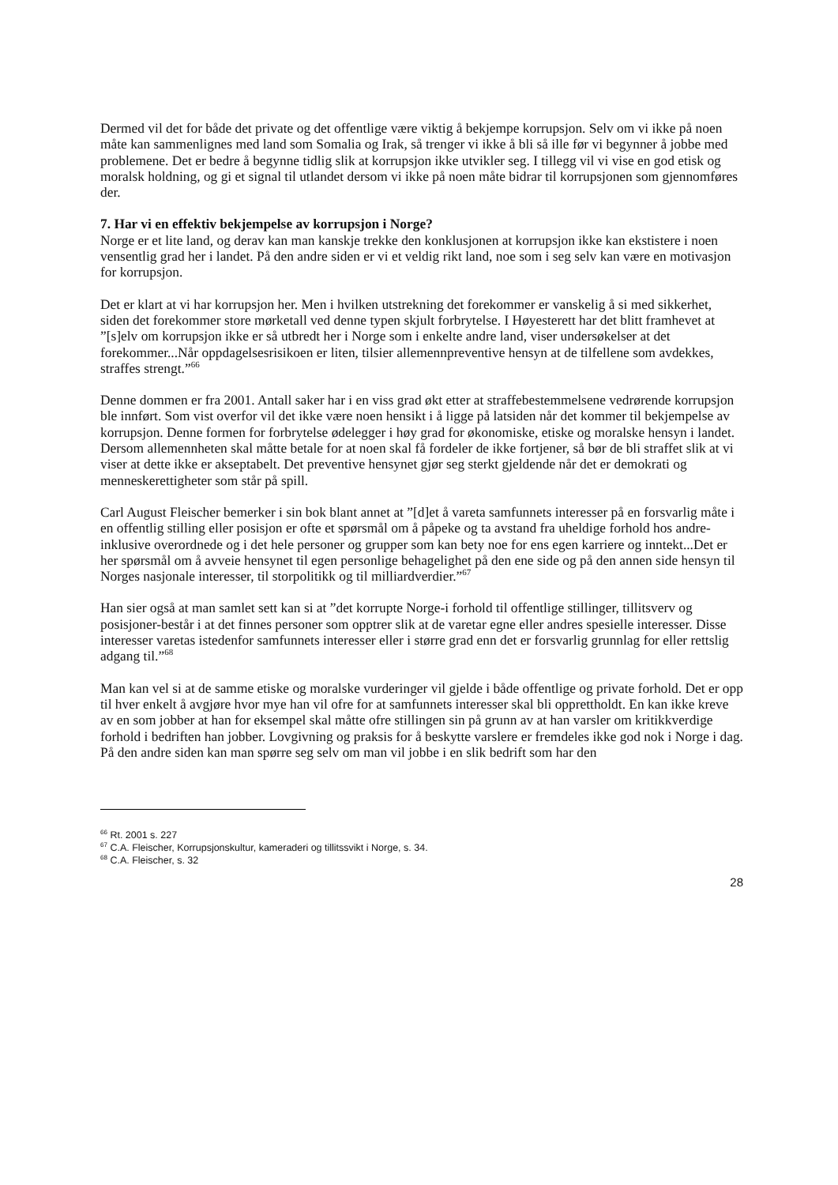Dermed vil det for både det private og det offentlige være viktig å bekjempe korrupsjon. Selv om vi ikke på noen måte kan sammenlignes med land som Somalia og Irak, så trenger vi ikke å bli så ille før vi begynner å jobbe med problemene. Det er bedre å begynne tidlig slik at korrupsjon ikke utvikler seg. I tillegg vil vi vise en god etisk og moralsk holdning, og gi et signal til utlandet dersom vi ikke på noen måte bidrar til korrupsjonen som gjennomføres der.
7. Har vi en effektiv bekjempelse av korrupsjon i Norge?
Norge er et lite land, og derav kan man kanskje trekke den konklusjonen at korrupsjon ikke kan ekstistere i noen vensentlig grad her i landet. På den andre siden er vi et veldig rikt land, noe som i seg selv kan være en motivasjon for korrupsjon.
Det er klart at vi har korrupsjon her. Men i hvilken utstrekning det forekommer er vanskelig å si med sikkerhet, siden det forekommer store mørketall ved denne typen skjult forbrytelse. I Høyesterett har det blitt framhevet at ”[s]elv om korrupsjon ikke er så utbredt her i Norge som i enkelte andre land, viser undersøkelser at det forekommer...Når oppdagelsesrisikoen er liten, tilsier allemennpreventive hensyn at de tilfellene som avdekkes, straffes strengt.”<sup>66</sup>
Denne dommen er fra 2001. Antall saker har i en viss grad økt etter at straffebestemmelsene vedrørende korrupsjon ble innført. Som vist overfor vil det ikke være noen hensikt i å ligge på latsiden når det kommer til bekjempelse av korrupsjon. Denne formen for forbrytelse ødelegger i høy grad for økonomiske, etiske og moralske hensyn i landet. Dersom allemennheten skal måtte betale for at noen skal få fordeler de ikke fortjener, så bør de bli straffet slik at vi viser at dette ikke er akseptabelt. Det preventive hensynet gjør seg sterkt gjeldende når det er demokrati og menneskerettigheter som står på spill.
Carl August Fleischer bemerker i sin bok blant annet at ”[d]et å vareta samfunnets interesser på en forsvarlig måte i en offentlig stilling eller posisjon er ofte et spørsmål om å påpeke og ta avstand fra uheldige forhold hos andre-inklusive overordnede og i det hele personer og grupper som kan bety noe for ens egen karriere og inntekt...Det er her spørsmål om å avveie hensynet til egen personlige behagelighet på den ene side og på den annen side hensyn til Norges nasjonale interesser, til storpolitikk og til milliardverdier.”<sup>67</sup>
Han sier også at man samlet sett kan si at ”det korrupte Norge-i forhold til offentlige stillinger, tillitsverv og posisjoner-består i at det finnes personer som opptrer slik at de varetar egne eller andres spesielle interesser. Disse interesser varetas istedenfor samfunnets interesser eller i større grad enn det er forsvarlig grunnlag for eller rettslig adgang til.”<sup>68</sup>
Man kan vel si at de samme etiske og moralske vurderinger vil gjelde i både offentlige og private forhold. Det er opp til hver enkelt å avgjøre hvor mye han vil ofre for at samfunnets interesser skal bli opprettholdt. En kan ikke kreve av en som jobber at han for eksempel skal måtte ofre stillingen sin på grunn av at han varsler om kritikkverdige forhold i bedriften han jobber. Lovgivning og praksis for å beskytte varslere er fremdeles ikke god nok i Norge i dag. På den andre siden kan man spørre seg selv om man vil jobbe i en slik bedrift som har den
<sup>66</sup> Rt. 2001 s. 227
<sup>67</sup> C.A. Fleischer, Korrupsjonskultur, kameraderi og tillitssvikt i Norge, s. 34.
<sup>68</sup> C.A. Fleischer, s. 32
28